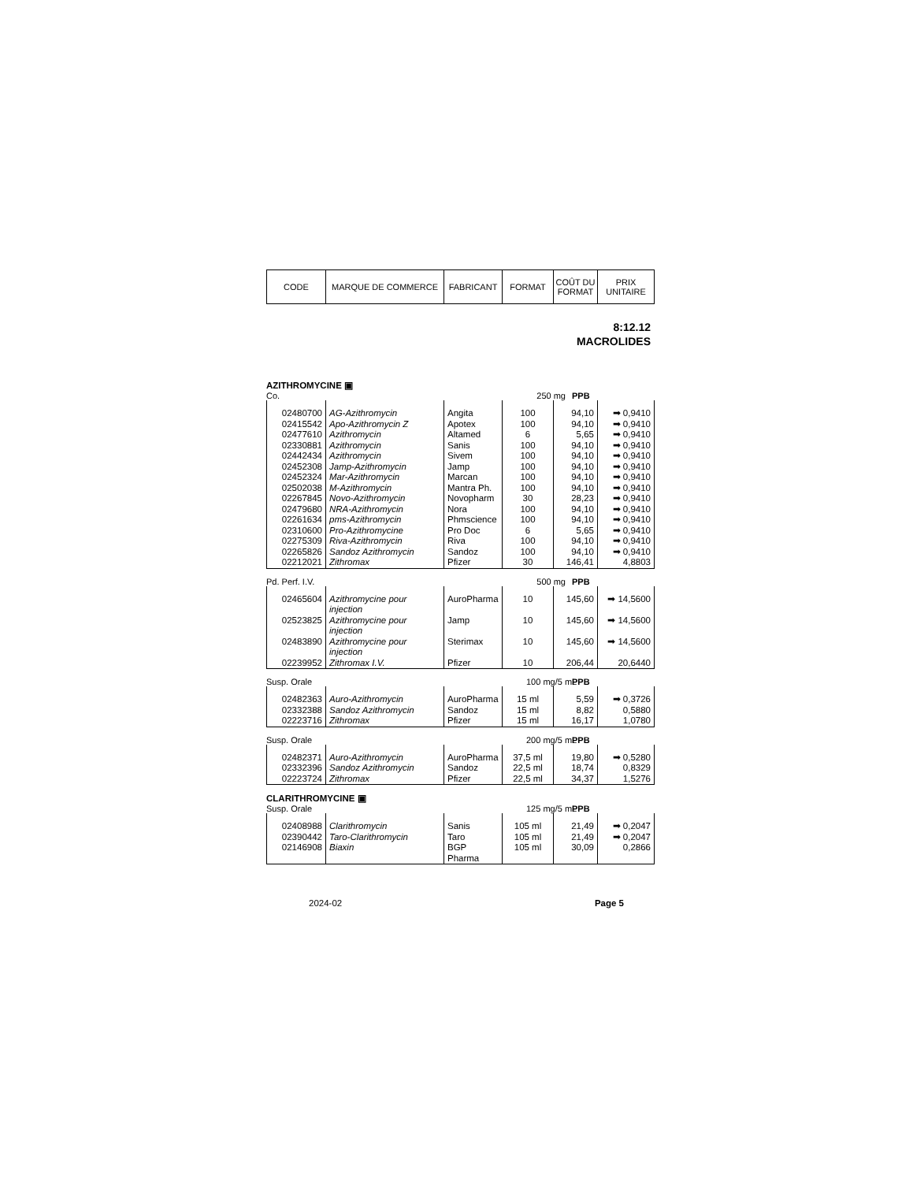| CODE | MARQUE DE COMMERCE | FABRICANT | FORMAT | COÛT DU FORMAT | PRIX UNITAIRE |
8:12.12
MACROLIDES
AZITHROMYCINE ▣
Co. 250 mg PPB
| 02480700 | AG-Azithromycin | Angita | 100 | 94,10 | ➡ 0,9410 |
| 02415542 | Apo-Azithromycin Z | Apotex | 100 | 94,10 | ➡ 0,9410 |
| 02477610 | Azithromycin | Altamed | 6 | 5,65 | ➡ 0,9410 |
| 02330881 | Azithromycin | Sanis | 100 | 94,10 | ➡ 0,9410 |
| 02442434 | Azithromycin | Sivem | 100 | 94,10 | ➡ 0,9410 |
| 02452308 | Jamp-Azithromycin | Jamp | 100 | 94,10 | ➡ 0,9410 |
| 02452324 | Mar-Azithromycin | Marcan | 100 | 94,10 | ➡ 0,9410 |
| 02502038 | M-Azithromycin | Mantra Ph. | 100 | 94,10 | ➡ 0,9410 |
| 02267845 | Novo-Azithromycin | Novopharm | 30 | 28,23 | ➡ 0,9410 |
| 02479680 | NRA-Azithromycin | Nora | 100 | 94,10 | ➡ 0,9410 |
| 02261634 | pms-Azithromycin | Phmscience | 100 | 94,10 | ➡ 0,9410 |
| 02310600 | Pro-Azithromycine | Pro Doc | 6 | 5,65 | ➡ 0,9410 |
| 02275309 | Riva-Azithromycin | Riva | 100 | 94,10 | ➡ 0,9410 |
| 02265826 | Sandoz Azithromycin | Sandoz | 100 | 94,10 | ➡ 0,9410 |
| 02212021 | Zithromax | Pfizer | 30 | 146,41 | 4,8803 |
Pd. Perf. I.V. 500 mg PPB
| 02465604 | Azithromycine pour injection | AuroPharma | 10 | 145,60 | ➡ 14,5600 |
| 02523825 | Azithromycine pour injection | Jamp | 10 | 145,60 | ➡ 14,5600 |
| 02483890 | Azithromycine pour injection | Sterimax | 10 | 145,60 | ➡ 14,5600 |
| 02239952 | Zithromax I.V. | Pfizer | 10 | 206,44 | 20,6440 |
Susp. Orale 100 mg/5 mL PPB
| 02482363 | Auro-Azithromycin | AuroPharma | 15 ml | 5,59 | ➡ 0,3726 |
| 02332388 | Sandoz Azithromycin | Sandoz | 15 ml | 8,82 | 0,5880 |
| 02223716 | Zithromax | Pfizer | 15 ml | 16,17 | 1,0780 |
Susp. Orale 200 mg/5 mL PPB
| 02482371 | Auro-Azithromycin | AuroPharma | 37,5 ml | 19,80 | ➡ 0,5280 |
| 02332396 | Sandoz Azithromycin | Sandoz | 22,5 ml | 18,74 | 0,8329 |
| 02223724 | Zithromax | Pfizer | 22,5 ml | 34,37 | 1,5276 |
CLARITHROMYCINE ▣
Susp. Orale 125 mg/5 mL PPB
| 02408988 | Clarithromycin | Sanis | 105 ml | 21,49 | ➡ 0,2047 |
| 02390442 | Taro-Clarithromycin | Taro | 105 ml | 21,49 | ➡ 0,2047 |
| 02146908 | Biaxin | BGP Pharma | 105 ml | 30,09 | 0,2866 |
2024-02 Page 5